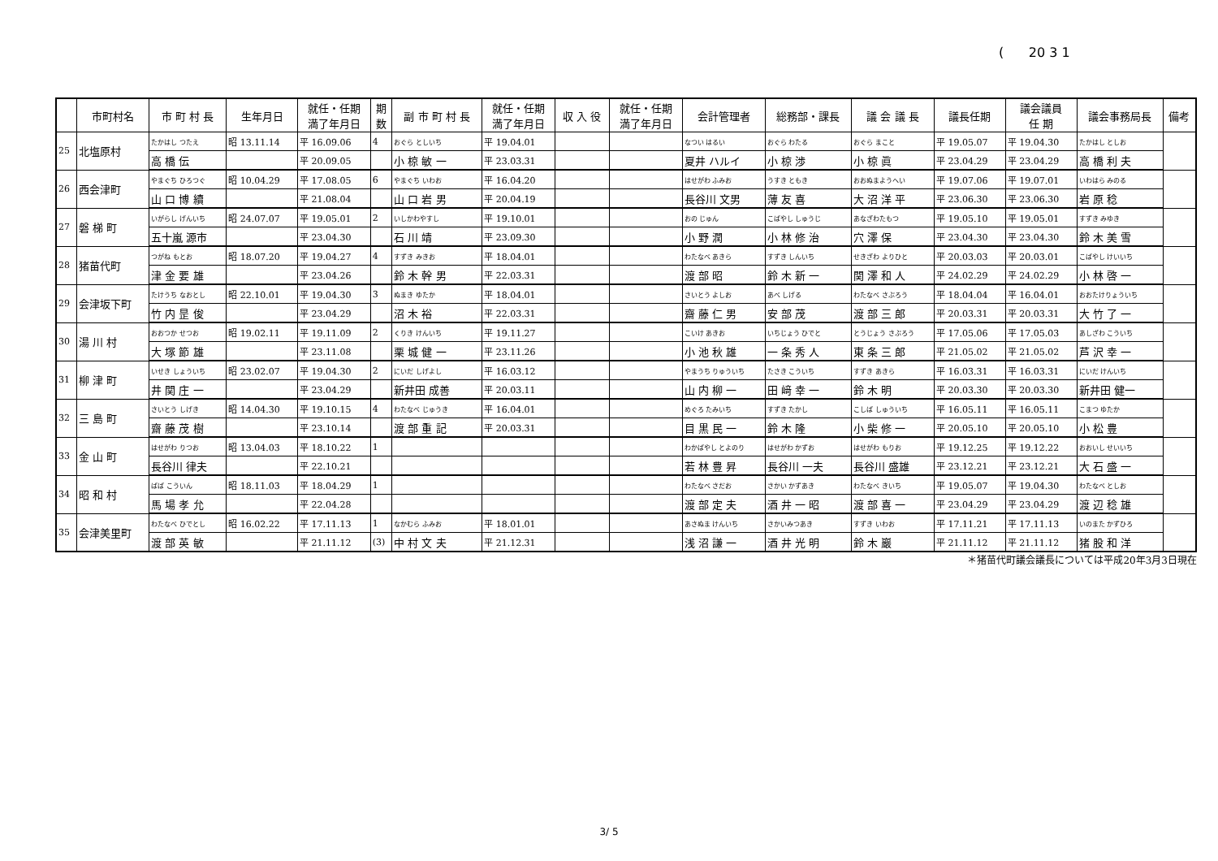( 20 3 1
| | 市町村名 | 市 町 村 長 | 生年月日 | 就任・任期 満了年月日 | 期 数 | 副 市 町 村 長 | 就任・任期 満了年月日 | 収 入 役 | 就任・任期 満了年月日 | 会計管理者 | 総務部・課長 | 議 会 議 長 | 議長任期 | 議会議員 任 期 | 議会事務局長 | 備考 |
| --- | --- | --- | --- | --- | --- | --- | --- | --- | --- | --- | --- | --- | --- | --- | --- | --- |
| 25 | 北塩原村 | たかはし つたえ | 昭 13.11.14 | 平 16.09.06 | 4 | おぐら としいち | 平 19.04.01 | | | なつい はるい | おぐら わたる | おぐら まこと | 平 19.05.07 | 平 19.04.30 | たかはし としお | |
| | | 高 橋 伝 | | 平 20.09.05 | | 小 椋 敏 一 | 平 23.03.31 | | | 夏井 ハルイ | 小 椋 渉 | 小 椋 眞 | 平 23.04.29 | 平 23.04.29 | 高 橋 利 夫 | |
| 26 | 西会津町 | やまぐち ひろつぐ | 昭 10.04.29 | 平 17.08.05 | 6 | やまぐち いわお | 平 16.04.20 | | | はせがわ ふみお | うすき ともき | おおぬまようへい | 平 19.07.06 | 平 19.07.01 | いわはら みのる | |
| | | 山 口 博 續 | | 平 21.08.04 | | 山 口 岩 男 | 平 20.04.19 | | | 長谷川 文男 | 薄 友 喜 | 大 沼 洋 平 | 平 23.06.30 | 平 23.06.30 | 岩 原 稔 | |
| 27 | 磐 梯 町 | いがらし げんいち | 昭 24.07.07 | 平 19.05.01 | 2 | いしかわやすし | 平 19.10.01 | | | おの じゅん | こばやし しゅうじ | あなざわたもつ | 平 19.05.10 | 平 19.05.01 | すずき みゆき | |
| | | 五十嵐 源市 | | 平 23.04.30 | | 石 川 靖 | 平 23.09.30 | | | 小 野 潤 | 小 林 修 治 | 穴 澤 保 | 平 23.04.30 | 平 23.04.30 | 鈴 木 美 雪 | |
| 28 | 猪苗代町 | つがね もとお | 昭 18.07.20 | 平 19.04.27 | 4 | すずき みきお | 平 18.04.01 | | | わたなべ あきら | すずき しんいち | せきざわ よりひと | 平 20.03.03 | 平 20.03.01 | こばやし けいいち | |
| | | 津 金 要 雄 | | 平 23.04.26 | | 鈴 木 幹 男 | 平 22.03.31 | | | 渡 部 昭 | 鈴 木 新 一 | 関 澤 和 人 | 平 24.02.29 | 平 24.02.29 | 小 林 啓 一 | |
| 29 | 会津坂下町 | たけうち なおとし | 昭 22.10.01 | 平 19.04.30 | 3 | ぬまき ゆたか | 平 18.04.01 | | | さいとう よしお | あべ しげる | わたなべ さぶろう | 平 18.04.04 | 平 16.04.01 | おおたけりょういち | |
| | | 竹 内 昰 俊 | | 平 23.04.29 | | 沼 木 裕 | 平 22.03.31 | | | 齋 藤 仁 男 | 安 部 茂 | 渡 部 三 郎 | 平 20.03.31 | 平 20.03.31 | 大 竹 了 一 | |
| 30 | 湯 川 村 | おおつか せつお | 昭 19.02.11 | 平 19.11.09 | 2 | くりき けんいち | 平 19.11.27 | | | こいけ あきお | いちじょう ひでと | とうじょう さぶろう | 平 17.05.06 | 平 17.05.03 | あしざわ こういち | |
| | | 大 塚 節 雄 | | 平 23.11.08 | | 栗 城 健 一 | 平 23.11.26 | | | 小 池 秋 雄 | 一 条 秀 人 | 東 条 三 郎 | 平 21.05.02 | 平 21.05.02 | 芦 沢 幸 一 | |
| 31 | 柳 津 町 | いせき しょういち | 昭 23.02.07 | 平 19.04.30 | 2 | にいだ しげよし | 平 16.03.12 | | | やまうち りゅういち | たさき こういち | すずき あきら | 平 16.03.31 | 平 16.03.31 | にいだ けんいち | |
| | | 井 関 庄 一 | | 平 23.04.29 | | 新井田 成善 | 平 20.03.11 | | | 山 内 柳 一 | 田 﨑 幸 一 | 鈴 木 明 | 平 20.03.30 | 平 20.03.30 | 新井田 健一 | |
| 32 | 三 島 町 | さいとう しげき | 昭 14.04.30 | 平 19.10.15 | 4 | わたなべ じゅうき | 平 16.04.01 | | | めぐろ たみいち | すずき たかし | こしば しゅういち | 平 16.05.11 | 平 16.05.11 | こまつ ゆたか | |
| | | 齋 藤 茂 樹 | | 平 23.10.14 | | 渡 部 重 記 | 平 20.03.31 | | | 目 黒 民 一 | 鈴 木 隆 | 小 柴 修 一 | 平 20.05.10 | 平 20.05.10 | 小 松 豊 | |
| 33 | 金 山 町 | はせがわ りつお | 昭 13.04.03 | 平 18.10.22 | 1 | | | | | わかばやし とよのり | はせがわ かずお | はせがわ もりお | 平 19.12.25 | 平 19.12.22 | おおいし せいいち | |
| | | 長谷川 律夫 | | 平 22.10.21 | | | | | | 若 林 豊 昇 | 長谷川 一夫 | 長谷川 盛雄 | 平 23.12.21 | 平 23.12.21 | 大 石 盛 一 | |
| 34 | 昭 和 村 | ばば こういん | 昭 18.11.03 | 平 18.04.29 | 1 | | | | | わたなべ さだお | さかい かずあき | わたなべ きいち | 平 19.05.07 | 平 19.04.30 | わたなべ としお | |
| | | 馬 場 孝 允 | | 平 22.04.28 | | | | | | 渡 部 定 夫 | 酒 井 一 昭 | 渡 部 喜 一 | 平 23.04.29 | 平 23.04.29 | 渡 辺 稔 雄 | |
| 35 | 会津美里町 | わたなべ ひでとし | 昭 16.02.22 | 平 17.11.13 | 1 | なかむら ふみお | 平 18.01.01 | | | あさぬま けんいち | さかいみつあき | すずき いわお | 平 17.11.21 | 平 17.11.13 | いのまた かずひろ | |
| | | 渡 部 英 敏 | | 平 21.11.12 | (3) | 中 村 文 夫 | 平 21.12.31 | | | 浅 沼 謙 一 | 酒 井 光 明 | 鈴 木 巖 | 平 21.11.12 | 平 21.11.12 | 猪 股 和 洋 | |
＊猪苗代町議会議長については平成20年3月3日現在
3/ 5